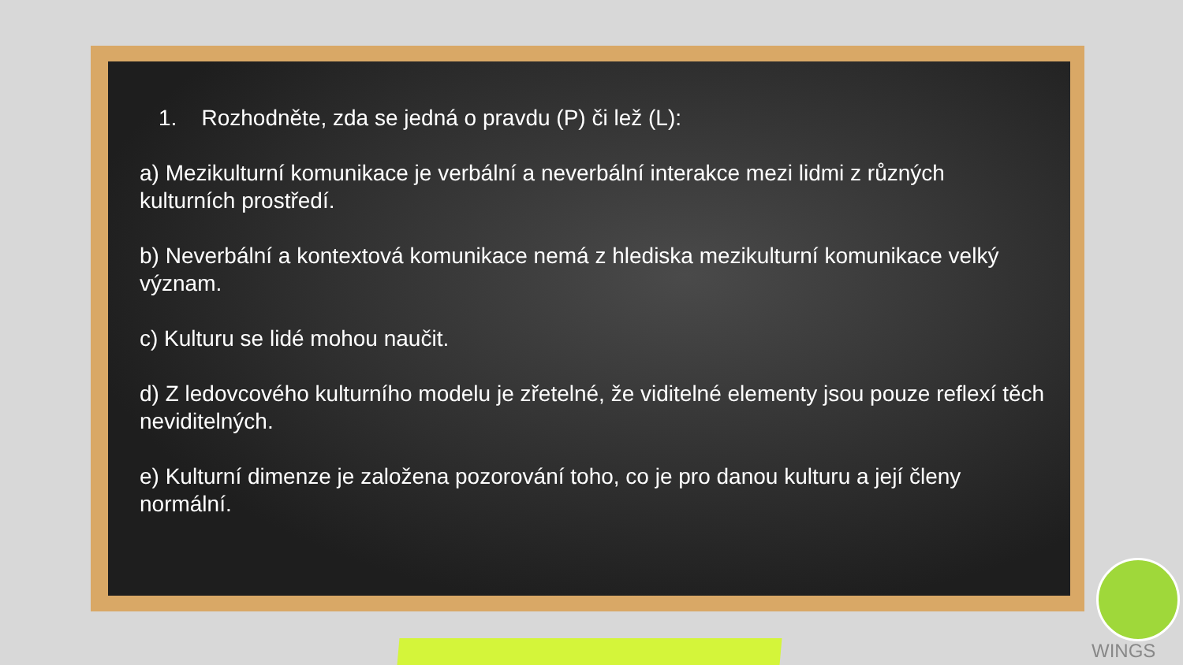1. Rozhodněte, zda se jedná o pravdu (P) či lež (L):
a) Mezikulturní komunikace je verbální a neverbální interakce mezi lidmi z různých kulturních prostředí.
b) Neverbální a kontextová komunikace nemá z hlediska mezikulturní komunikace velký význam.
c) Kulturu se lidé mohou naučit.
d) Z ledovcového kulturního modelu je zřetelné, že viditelné elementy jsou pouze reflexí těch neviditelných.
e) Kulturní dimenze je založena pozorování toho, co je pro danou kulturu a její členy normální.
WINGS